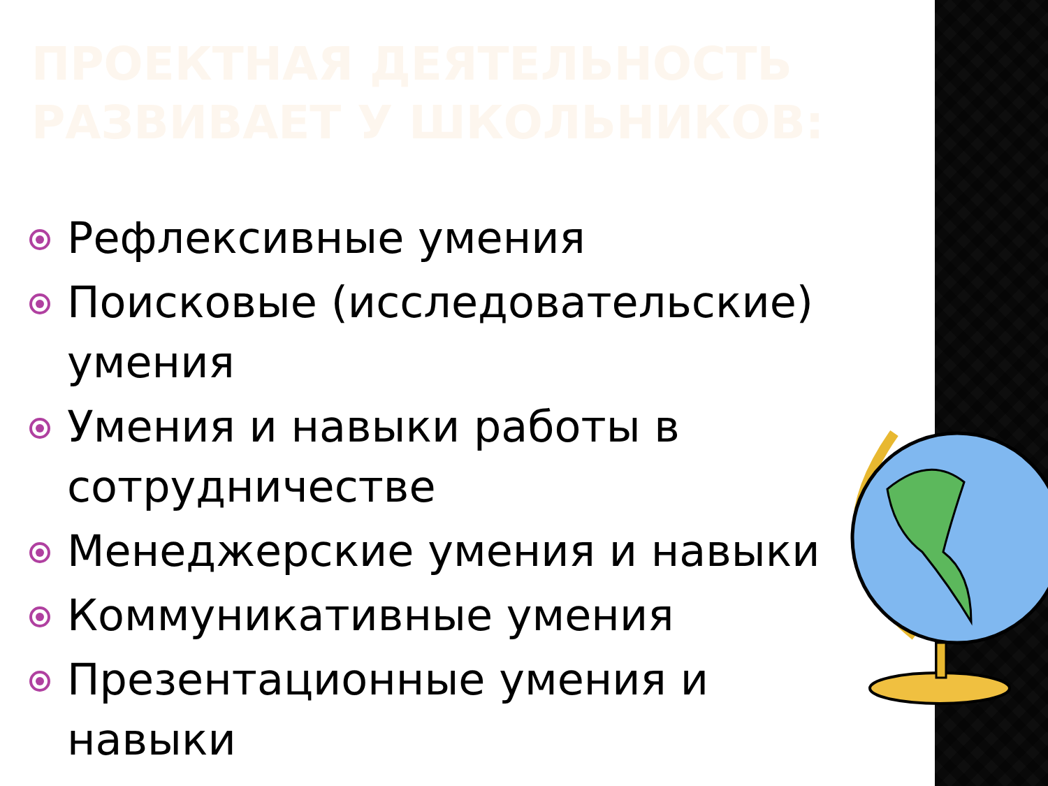ПРОЕКТНАЯ ДЕЯТЕЛЬНОСТЬ РАЗВИВАЕТ У ШКОЛЬНИКОВ:
Рефлексивные умения
Поисковые (исследовательские) умения
Умения и навыки работы в сотрудничестве
Менеджерские умения и навыки
Коммуникативные умения
Презентационные умения и навыки